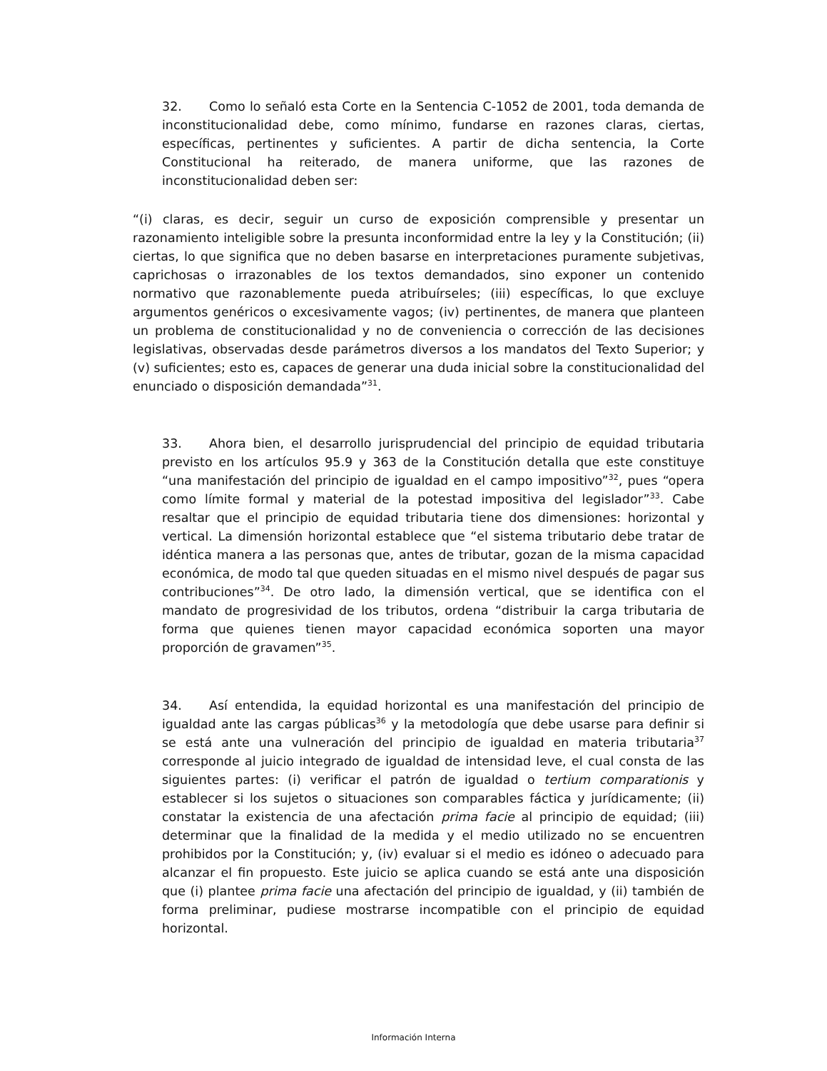32. Como lo señaló esta Corte en la Sentencia C-1052 de 2001, toda demanda de inconstitucionalidad debe, como mínimo, fundarse en razones claras, ciertas, específicas, pertinentes y suficientes. A partir de dicha sentencia, la Corte Constitucional ha reiterado, de manera uniforme, que las razones de inconstitucionalidad deben ser:
“(i) claras, es decir, seguir un curso de exposición comprensible y presentar un razonamiento inteligible sobre la presunta inconformidad entre la ley y la Constitución; (ii) ciertas, lo que significa que no deben basarse en interpretaciones puramente subjetivas, caprichosas o irrazonables de los textos demandados, sino exponer un contenido normativo que razonablemente pueda atribuírseles; (iii) específicas, lo que excluye argumentos genéricos o excesivamente vagos; (iv) pertinentes, de manera que planteen un problema de constitucionalidad y no de conveniencia o corrección de las decisiones legislativas, observadas desde parámetros diversos a los mandatos del Texto Superior; y (v) suficientes; esto es, capaces de generar una duda inicial sobre la constitucionalidad del enunciado o disposición demandada”<sup>31</sup>.
33. Ahora bien, el desarrollo jurisprudencial del principio de equidad tributaria previsto en los artículos 95.9 y 363 de la Constitución detalla que este constituye “una manifestación del principio de igualdad en el campo impositivo”<sup>32</sup>, pues “opera como límite formal y material de la potestad impositiva del legislador”<sup>33</sup>. Cabe resaltar que el principio de equidad tributaria tiene dos dimensiones: horizontal y vertical. La dimensión horizontal establece que “el sistema tributario debe tratar de idéntica manera a las personas que, antes de tributar, gozan de la misma capacidad económica, de modo tal que queden situadas en el mismo nivel después de pagar sus contribuciones”<sup>34</sup>. De otro lado, la dimensión vertical, que se identifica con el mandato de progresividad de los tributos, ordena “distribuir la carga tributaria de forma que quienes tienen mayor capacidad económica soporten una mayor proporción de gravamen”<sup>35</sup>.
34. Así entendida, la equidad horizontal es una manifestación del principio de igualdad ante las cargas públicas<sup>36</sup> y la metodología que debe usarse para definir si se está ante una vulneración del principio de igualdad en materia tributaria<sup>37</sup> corresponde al juicio integrado de igualdad de intensidad leve, el cual consta de las siguientes partes: (i) verificar el patrón de igualdad o tertium comparationis y establecer si los sujetos o situaciones son comparables fáctica y jurídicamente; (ii) constatar la existencia de una afectación prima facie al principio de equidad; (iii) determinar que la finalidad de la medida y el medio utilizado no se encuentren prohibidos por la Constitución; y, (iv) evaluar si el medio es idóneo o adecuado para alcanzar el fin propuesto. Este juicio se aplica cuando se está ante una disposición que (i) plantee prima facie una afectación del principio de igualdad, y (ii) también de forma preliminar, pudiese mostrarse incompatible con el principio de equidad horizontal.
Información Interna